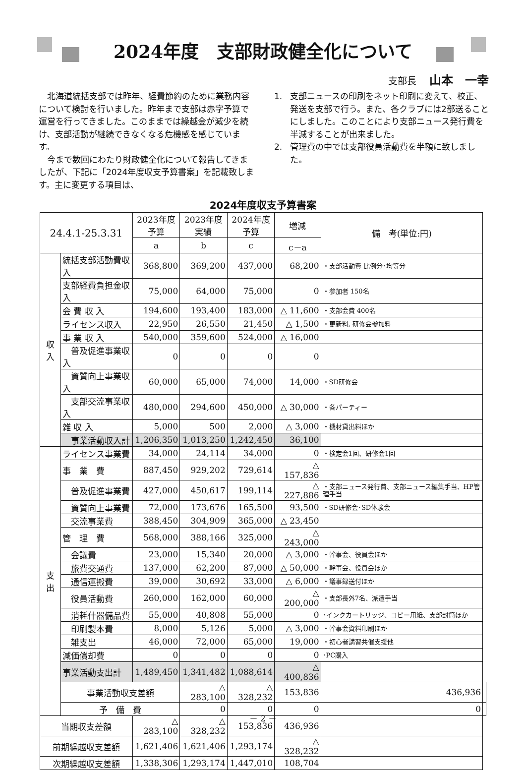2024年度　支部財政健全化について
支部長 山本　一幸
北海道統括支部では昨年、経費節約のために業務内容について検討を行いました。昨年まで支部は赤字予算で運営を行ってきました。このままでは繰越金が減少を続け、支部活動が継続できなくなる危機感を感じています。
今まで数回にわたり財政健全化について報告してきましたが、下記に「2024年度収支予算書案」を記載致します。主に変更する項目は、
1. 支部ニュースの印刷をネット印刷に変えて、校正、発送を支部で行う。また、各クラブには2部送ることにしました。このことにより支部ニュース発行費を半減することが出来ました。
2. 管理費の中では支部役員活動費を半額に致しました。
2024年度収支予算書案
| 24.4.1-25.3.31 | | 2023年度 予算 | 2023年度 実績 | 2024年度 予算 | 増減 | 備 考(単位:円) | |
| --- | --- | --- | --- | --- | --- | --- | --- |
| | | a | b | c | c－a | | |
| 収 入 | 統括支部活動費収入 | 368,800 | 369,200 | 437,000 | 68,200 | ・支部活動費 比例分･均等分 | |
| | 支部経費負担金収入 | 75,000 | 64,000 | 75,000 | 0 | ・参加者 150名 | |
| | 会 費 収 入 | 194,600 | 193,400 | 183,000 | △ 11,600 | ・支部会費 400名 | |
| | ライセンス収入 | 22,950 | 26,550 | 21,450 | △ 1,500 | ・更新料, 研修会参加料 | |
| | 事 業 収 入 | 540,000 | 359,600 | 524,000 | △ 16,000 | | |
| | 普及促進事業収入 | 0 | 0 | 0 | 0 | | |
| | 資質向上事業収入 | 60,000 | 65,000 | 74,000 | 14,000 | ・SD研修会 | |
| | 支部交流事業収入 | 480,000 | 294,600 | 450,000 | △ 30,000 | ・各パーティー | |
| | 雑 収 入 | 5,000 | 500 | 2,000 | △ 3,000 | ・機材貸出料ほか | |
| | 事業活動収入計 | 1,206,350 | 1,013,250 | 1,242,450 | 36,100 | | |
| 支 出 | ライセンス事業費 | 34,000 | 24,114 | 34,000 | 0 | ・検定会1回、研修会1回 | |
| | 事 業 費 | 887,450 | 929,202 | 729,614 | △ 157,836 | | |
| | 普及促進事業費 | 427,000 | 450,617 | 199,114 | △ 227,886 | ・支部ニュース発行費、支部ニュース編集手当、HP管理手当 | |
| | 資質向上事業費 | 72,000 | 173,676 | 165,500 | 93,500 | ・SD研修会･SD体験会 | |
| | 交流事業費 | 388,450 | 304,909 | 365,000 | △ 23,450 | | |
| | 管 理 費 | 568,000 | 388,166 | 325,000 | △ 243,000 | | |
| | 会議費 | 23,000 | 15,340 | 20,000 | △ 3,000 | ・幹事会、役員会ほか | |
| | 旅費交通費 | 137,000 | 62,200 | 87,000 | △ 50,000 | ・幹事会、役員会ほか | |
| | 通信運搬費 | 39,000 | 30,692 | 33,000 | △ 6,000 | ・議事録送付ほか | |
| | 役員活動費 | 260,000 | 162,000 | 60,000 | △ 200,000 | ・支部長外7名、派遣手当 | |
| | 消耗什器備品費 | 55,000 | 40,808 | 55,000 | 0 | ･インクカートリッジ、コピー用紙、支部封筒ほか | |
| | 印刷製本費 | 8,000 | 5,126 | 5,000 | △ 3,000 | ・幹事会資料印刷ほか | |
| | 雑支出 | 46,000 | 72,000 | 65,000 | 19,000 | ・初心者講習共催支援他 | |
| | 減価償却費 | 0 | 0 | 0 | 0 | ･PC購入 | |
| | 事業活動支出計 | 1,489,450 | 1,341,482 | 1,088,614 | △ 400,836 | | |
| | 事業活動収支差額 | | △ 283,100 | △ 328,232 | 153,836 | 436,936 | |
| | 予 備 費 | | 0 | 0 | 0 | 0 | |
| 当期収支差額 | | △ 283,100 | △ 328,232 | 153,836 | 436,936 | | |
| 前期繰越収支差額 | | 1,621,406 | 1,621,406 | 1,293,174 | △ 328,232 | | |
| 次期繰越収支差額 | | 1,338,306 | 1,293,174 | 1,447,010 | 108,704 | | |
－ 2 －